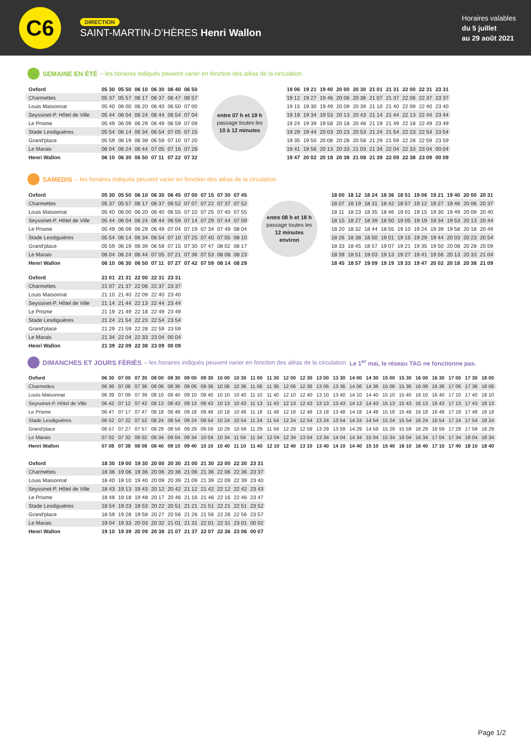C6
DIRECTION
SAINT-MARTIN-D’HÈRES Henri Wallon
Horaires valables
du 5 juillet
au 29 août 2021
SEMAINE EN ÉTÉ – les horaires indiqués peuvent varier en fonction des aléas de la circulation
| Oxford | 05 30 | 05 50 | 06 10 | 06 30 | 06 40 | 06 50 |
| Charmettes | 05 37 | 05 57 | 06 17 | 06 37 | 06 47 | 06 57 |
| Louis Maisonnat | 05 40 | 06 00 | 06 20 | 06 40 | 06 50 | 07 00 |
| Seyssinet-P. Hôtel de Ville | 05 44 | 06 04 | 06 24 | 06 44 | 06 54 | 07 04 |
| Le Prisme | 05 49 | 06 09 | 06 29 | 06 49 | 06 59 | 07 09 |
| Stade Lesdiguières | 05 54 | 06 14 | 06 34 | 06 54 | 07 05 | 07 15 |
| Grand'place | 05 59 | 06 19 | 06 39 | 06 59 | 07 10 | 07 20 |
| Le Marais | 06 04 | 06 24 | 06 44 | 07 05 | 07 16 | 07 26 |
| Henri Wallon | 06 10 | 06 30 | 06 50 | 07 11 | 07 22 | 07 32 |
entre 07 h et 19 h
passage toutes les
10 à 12 minutes
| 19 06 | 19 21 | 19 40 | 20 00 | 20 30 | 21 01 | 21 31 | 22 00 | 22 31 | 23 31 |
| 19 12 | 19 27 | 19 46 | 20 06 | 20 36 | 21 07 | 21 37 | 22 06 | 22 37 | 23 37 |
| 19 15 | 19 30 | 19 49 | 20 09 | 20 39 | 21 10 | 21 40 | 22 09 | 22 40 | 23 40 |
| 19 19 | 19 34 | 19 53 | 20 13 | 20 43 | 21 14 | 21 44 | 22 13 | 22 44 | 23 44 |
| 19 24 | 19 39 | 19 58 | 20 18 | 20 48 | 21 19 | 21 49 | 22 18 | 22 49 | 23 49 |
| 19 29 | 19 44 | 20 03 | 20 23 | 20 53 | 21 24 | 21 54 | 22 23 | 22 54 | 23 54 |
| 19 35 | 19 50 | 20 08 | 20 28 | 20 58 | 21 29 | 21 59 | 22 28 | 22 59 | 23 59 |
| 19 41 | 19 56 | 20 13 | 20 33 | 21 03 | 21 34 | 22 04 | 22 33 | 23 04 | 00 04 |
| 19 47 | 20 02 | 20 18 | 20 38 | 21 08 | 21 39 | 22 09 | 22 38 | 23 09 | 00 09 |
SAMEDIS – les horaires indiqués peuvent varier en fonction des aléas de la circulation
| Oxford | 05 30 | 05 50 | 06 10 | 06 30 | 06 45 | 07 00 | 07 15 | 07 30 | 07 45 |
| Charmettes | 05 37 | 05 57 | 06 17 | 06 37 | 06 52 | 07 07 | 07 22 | 07 37 | 07 52 |
| Louis Maisonnat | 05 40 | 06 00 | 06 20 | 06 40 | 06 55 | 07 10 | 07 25 | 07 40 | 07 55 |
| Seyssinet-P. Hôtel de Ville | 05 44 | 06 04 | 06 24 | 06 44 | 06 59 | 07 14 | 07 29 | 07 44 | 07 59 |
| Le Prisme | 05 49 | 06 09 | 06 29 | 06 49 | 07 04 | 07 19 | 07 34 | 07 49 | 08 04 |
| Stade Lesdiguières | 05 54 | 06 14 | 06 34 | 06 54 | 07 10 | 07 25 | 07 40 | 07 55 | 08 10 |
| Grand'place | 05 59 | 06 19 | 06 39 | 06 59 | 07 15 | 07 30 | 07 47 | 08 02 | 08 17 |
| Le Marais | 06 04 | 06 24 | 06 44 | 07 05 | 07 21 | 07 36 | 07 53 | 08 08 | 08 23 |
| Henri Wallon | 06 10 | 06 30 | 06 50 | 07 11 | 07 27 | 07 42 | 07 59 | 08 14 | 08 29 |
entre 08 h et 18 h
passage toutes les
12 minutes
environ
| 18 00 | 18 12 | 18 24 | 18 36 | 18 51 | 19 06 | 19 21 | 19 40 | 20 00 | 20 31 |
| 18 07 | 18 19 | 18 31 | 18 42 | 18 57 | 19 12 | 19 27 | 19 46 | 20 06 | 20 37 |
| 18 11 | 18 23 | 18 35 | 18 46 | 19 01 | 19 15 | 19 30 | 19 49 | 20 09 | 20 40 |
| 18 15 | 18 27 | 18 39 | 18 50 | 19 05 | 19 19 | 19 34 | 19 53 | 20 13 | 20 44 |
| 18 20 | 18 32 | 18 44 | 18 55 | 19 10 | 19 24 | 19 39 | 19 58 | 20 18 | 20 49 |
| 18 26 | 18 38 | 18 50 | 19 01 | 19 15 | 19 29 | 19 44 | 20 03 | 20 23 | 20 54 |
| 18 33 | 18 45 | 18 57 | 19 07 | 19 21 | 19 35 | 19 50 | 20 08 | 20 28 | 20 59 |
| 18 39 | 18 51 | 19 03 | 19 13 | 19 27 | 19 41 | 19 56 | 20 13 | 20 33 | 21 04 |
| 18 45 | 18 57 | 19 09 | 19 19 | 19 33 | 19 47 | 20 02 | 20 18 | 20 38 | 21 09 |
| Oxford | 21 01 | 21 31 | 22 00 | 22 31 | 23 31 |
| Charmettes | 21 07 | 21 37 | 22 06 | 22 37 | 23 37 |
| Louis Maisonnat | 21 10 | 21 40 | 22 09 | 22 40 | 23 40 |
| Seyssinet-P. Hôtel de Ville | 21 14 | 21 44 | 22 13 | 22 44 | 23 44 |
| Le Prisme | 21 19 | 21 49 | 22 18 | 22 49 | 23 49 |
| Stade Lesdiguières | 21 24 | 21 54 | 22 23 | 22 54 | 23 54 |
| Grand'place | 21 29 | 21 59 | 22 28 | 22 59 | 23 59 |
| Le Marais | 21 34 | 22 04 | 22 33 | 23 04 | 00 04 |
| Henri Wallon | 21 39 | 22 09 | 22 38 | 23 09 | 00 09 |
DIMANCHES ET JOURS FÉRIÉS – les horaires indiqués peuvent varier en fonction des aléas de la circulation. Le 1<sup>er</sup> mai, le réseau TAG ne fonctionne pas.
| Oxford | 06 30 | 07 00 | 07 30 | 08 00 | 08 30 | 09 00 | 09 30 | 10 00 | 10 30 | 11 00 | 11 30 | 12 00 | 12 30 | 13 00 | 13 30 | 14 00 | 14 30 | 15 00 | 15 30 | 16 00 | 16 30 | 17 00 | 17 30 | 18 00 |
| Charmettes | 06 36 | 07 06 | 07 36 | 08 06 | 08 36 | 09 06 | 09 36 | 10 06 | 10 36 | 11 06 | 11 36 | 12 06 | 12 36 | 13 06 | 13 36 | 14 06 | 14 36 | 15 06 | 15 36 | 16 06 | 16 36 | 17 06 | 17 36 | 18 06 |
| Louis Maisonnat | 06 39 | 07 09 | 07 39 | 08 10 | 08 40 | 09 10 | 09 40 | 10 10 | 10 40 | 11 10 | 11 40 | 12 10 | 12 40 | 13 10 | 13 40 | 14 10 | 14 40 | 15 10 | 15 40 | 16 10 | 16 40 | 17 10 | 17 40 | 18 10 |
| Seyssinet-P. Hôtel de Ville | 06 42 | 07 12 | 07 42 | 08 13 | 08 43 | 09 13 | 09 43 | 10 13 | 10 43 | 11 13 | 11 43 | 12 13 | 12 43 | 13 13 | 13 43 | 14 13 | 14 43 | 15 13 | 15 43 | 16 13 | 16 43 | 17 13 | 17 43 | 18 13 |
| Le Prisme | 06 47 | 07 17 | 07 47 | 08 18 | 08 48 | 09 18 | 09 48 | 10 18 | 10 48 | 11 18 | 11 48 | 12 18 | 12 48 | 13 18 | 13 48 | 14 18 | 14 48 | 15 18 | 15 48 | 16 18 | 16 48 | 17 18 | 17 48 | 18 18 |
| Stade Lesdiguières | 06 52 | 07 22 | 07 52 | 08 24 | 08 54 | 09 24 | 09 54 | 10 24 | 10 54 | 11 24 | 11 54 | 12 24 | 12 54 | 13 24 | 13 54 | 14 24 | 14 54 | 15 24 | 15 54 | 16 24 | 16 54 | 17 24 | 17 54 | 18 24 |
| Grand'place | 06 57 | 07 27 | 07 57 | 08 29 | 08 59 | 09 29 | 09 59 | 10 29 | 10 59 | 11 29 | 11 59 | 12 29 | 12 59 | 13 29 | 13 59 | 14 29 | 14 59 | 15 29 | 15 59 | 16 29 | 16 59 | 17 29 | 17 59 | 18 29 |
| Le Marais | 07 02 | 07 32 | 08 02 | 08 34 | 09 04 | 09 34 | 10 04 | 10 34 | 11 04 | 11 34 | 12 04 | 12 34 | 13 04 | 13 34 | 14 04 | 14 34 | 15 04 | 15 34 | 16 04 | 16 34 | 17 04 | 17 34 | 18 04 | 18 34 |
| Henri Wallon | 07 08 | 07 38 | 08 08 | 08 40 | 09 10 | 09 40 | 10 10 | 10 40 | 11 10 | 11 40 | 12 10 | 12 40 | 13 10 | 13 40 | 14 10 | 14 40 | 15 10 | 15 40 | 16 10 | 16 40 | 17 10 | 17 40 | 18 10 | 18 40 |
| Oxford | 18 30 | 19 00 | 19 30 | 20 00 | 20 30 | 21 00 | 21 30 | 22 00 | 22 30 | 23 31 |
| Charmettes | 18 36 | 19 06 | 19 36 | 20 06 | 20 36 | 21 06 | 21 36 | 22 06 | 22 36 | 23 37 |
| Louis Maisonnat | 18 40 | 19 10 | 19 40 | 20 09 | 20 39 | 21 09 | 21 39 | 22 09 | 22 39 | 23 40 |
| Seyssinet-P. Hôtel de Ville | 18 43 | 19 13 | 19 43 | 20 12 | 20 42 | 21 12 | 21 42 | 22 12 | 22 42 | 23 43 |
| Le Prisme | 18 48 | 19 18 | 19 48 | 20 17 | 20 46 | 21 16 | 21 46 | 22 16 | 22 46 | 23 47 |
| Stade Lesdiguières | 18 54 | 19 23 | 19 53 | 20 22 | 20 51 | 21 21 | 21 51 | 22 21 | 22 51 | 23 52 |
| Grand'place | 18 59 | 19 28 | 19 58 | 20 27 | 20 56 | 21 26 | 21 56 | 22 26 | 22 56 | 23 57 |
| Le Marais | 19 04 | 19 33 | 20 03 | 20 32 | 21 01 | 21 31 | 22 01 | 22 31 | 23 01 | 00 02 |
| Henri Wallon | 19 10 | 19 39 | 20 09 | 20 38 | 21 07 | 21 37 | 22 07 | 22 36 | 23 06 | 00 07 |
Page 1/2